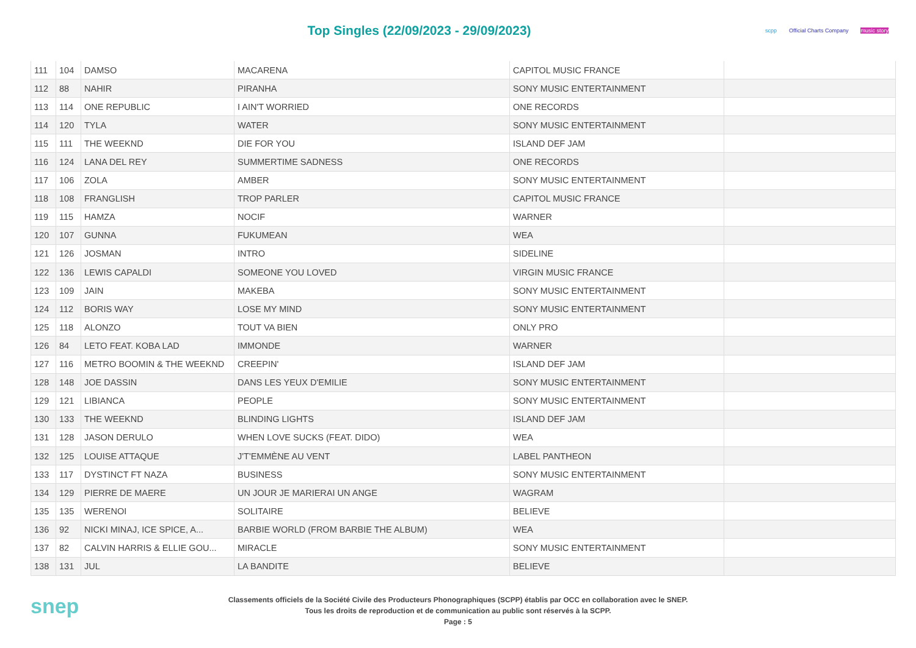Top Singles (22/09/2023 - 29/09/2023)
scpp Official Charts Company music story
| 111 | 104 | DAMSO | MACARENA | CAPITOL MUSIC FRANCE | |
| 112 | 88 | NAHIR | PIRANHA | SONY MUSIC ENTERTAINMENT | |
| 113 | 114 | ONE REPUBLIC | I AIN'T WORRIED | ONE RECORDS | |
| 114 | 120 | TYLA | WATER | SONY MUSIC ENTERTAINMENT | |
| 115 | 111 | THE WEEKND | DIE FOR YOU | ISLAND DEF JAM | |
| 116 | 124 | LANA DEL REY | SUMMERTIME SADNESS | ONE RECORDS | |
| 117 | 106 | ZOLA | AMBER | SONY MUSIC ENTERTAINMENT | |
| 118 | 108 | FRANGLISH | TROP PARLER | CAPITOL MUSIC FRANCE | |
| 119 | 115 | HAMZA | NOCIF | WARNER | |
| 120 | 107 | GUNNA | FUKUMEAN | WEA | |
| 121 | 126 | JOSMAN | INTRO | SIDELINE | |
| 122 | 136 | LEWIS CAPALDI | SOMEONE YOU LOVED | VIRGIN MUSIC FRANCE | |
| 123 | 109 | JAIN | MAKEBA | SONY MUSIC ENTERTAINMENT | |
| 124 | 112 | BORIS WAY | LOSE MY MIND | SONY MUSIC ENTERTAINMENT | |
| 125 | 118 | ALONZO | TOUT VA BIEN | ONLY PRO | |
| 126 | 84 | LETO FEAT. KOBA LAD | IMMONDE | WARNER | |
| 127 | 116 | METRO BOOMIN & THE WEEKND | CREEPIN' | ISLAND DEF JAM | |
| 128 | 148 | JOE DASSIN | DANS LES YEUX D'EMILIE | SONY MUSIC ENTERTAINMENT | |
| 129 | 121 | LIBIANCA | PEOPLE | SONY MUSIC ENTERTAINMENT | |
| 130 | 133 | THE WEEKND | BLINDING LIGHTS | ISLAND DEF JAM | |
| 131 | 128 | JASON DERULO | WHEN LOVE SUCKS (FEAT. DIDO) | WEA | |
| 132 | 125 | LOUISE ATTAQUE | J'T'EMMÈNE AU VENT | LABEL PANTHEON | |
| 133 | 117 | DYSTINCT FT NAZA | BUSINESS | SONY MUSIC ENTERTAINMENT | |
| 134 | 129 | PIERRE DE MAERE | UN JOUR JE MARIERAI UN ANGE | WAGRAM | |
| 135 | 135 | WERENOI | SOLITAIRE | BELIEVE | |
| 136 | 92 | NICKI MINAJ, ICE SPICE, A... | BARBIE WORLD (FROM BARBIE THE ALBUM) | WEA | |
| 137 | 82 | CALVIN HARRIS & ELLIE GOU... | MIRACLE | SONY MUSIC ENTERTAINMENT | |
| 138 | 131 | JUL | LA BANDITE | BELIEVE | |
snep
Classements officiels de la Société Civile des Producteurs Phonographiques (SCPP) établis par OCC en collaboration avec le SNEP.
Tous les droits de reproduction et de communication au public sont réservés à la SCPP.
Page : 5